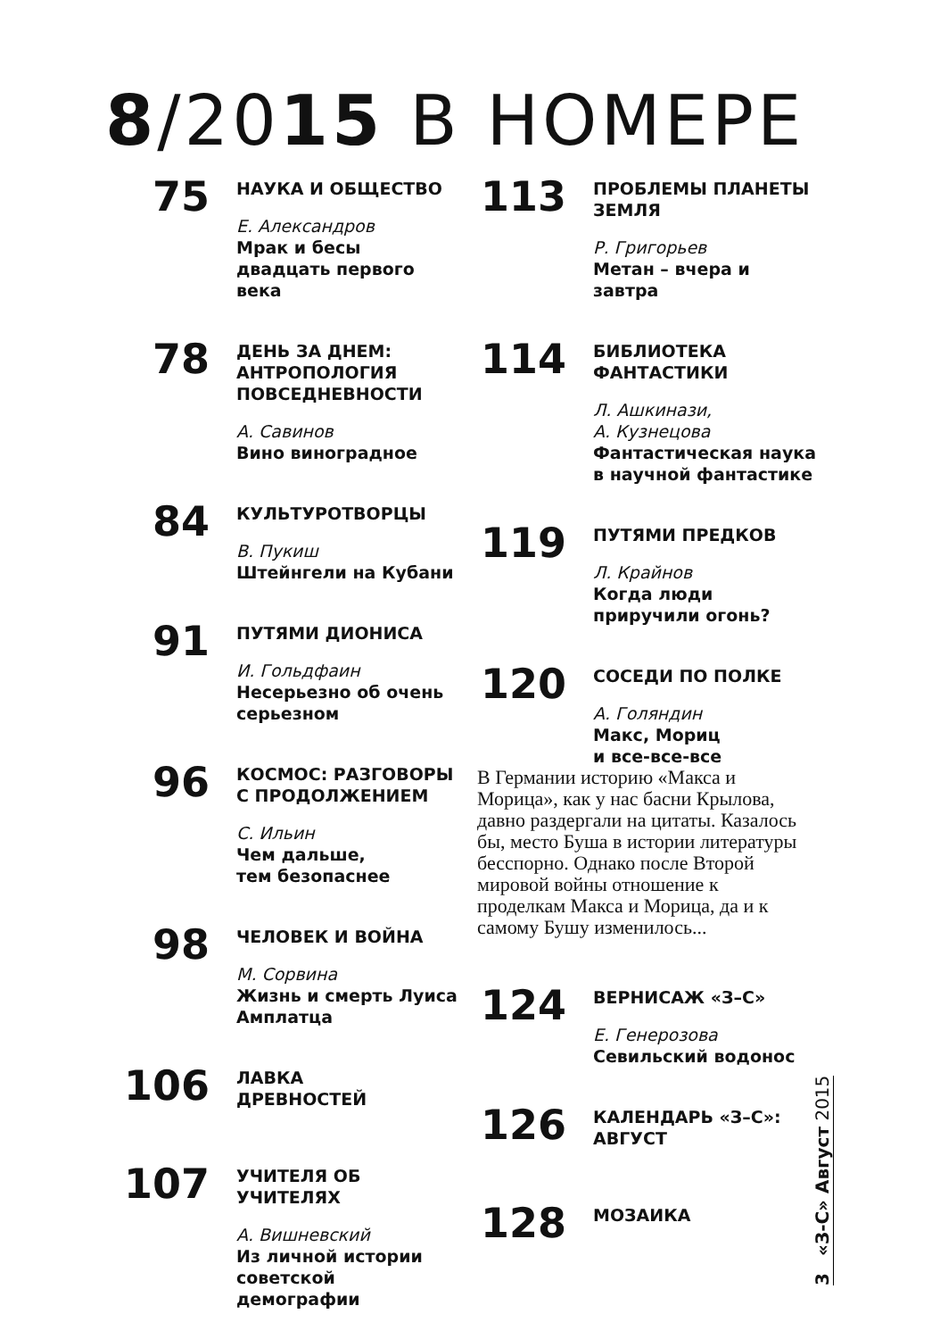8/2015 В НОМЕРЕ
75
НАУКА И ОБЩЕСТВО
Е. Александров
Мрак и бесы двадцать первого века
78
ДЕНЬ ЗА ДНЕМ: АНТРОПОЛОГИЯ ПОВСЕДНЕВНОСТИ
А. Савинов
Вино виноградное
84
КУЛЬТУРОТВОРЦЫ
В. Пукиш
Штейнгели на Кубани
91
ПУТЯМИ ДИОНИСА
И. Гольдфаин
Несерьезно об очень серьезном
96
КОСМОС: РАЗГОВОРЫ С ПРОДОЛЖЕНИЕМ
С. Ильин
Чем дальше,
тем безопаснее
98
ЧЕЛОВЕК И ВОЙНА
М. Сорвина
Жизнь и смерть Луиса Амплатца
106
ЛАВКА
ДРЕВНОСТЕЙ
107
УЧИТЕЛЯ ОБ УЧИТЕЛЯХ
А. Вишневский
Из личной истории советской демографии
113
ПРОБЛЕМЫ ПЛАНЕТЫ ЗЕМЛЯ
Р. Григорьев
Метан – вчера и завтра
114
БИБЛИОТЕКА ФАНТАСТИКИ
Л. Ашкинази,
А. Кузнецова
Фантастическая наука в научной фантастике
119
ПУТЯМИ ПРЕДКОВ
Л. Крайнов
Когда люди приручили огонь?
120
СОСЕДИ ПО ПОЛКЕ
А. Голяндин
Макс, Мориц
и все-все-все
В Германии историю «Макса и Морица», как у нас басни Крылова, давно раздергали на цитаты. Казалось бы, место Буша в истории литературы бесспорно. Однако после Второй мировой войны отношение к проделкам Макса и Морица, да и к самому Бушу изменилось...
124
ВЕРНИСАЖ «З–С»
Е. Генерозова
Севильский водонос
126
КАЛЕНДАРЬ «З–С»: АВГУСТ
128
МОЗАИКА
3 «З-С» Август 2015